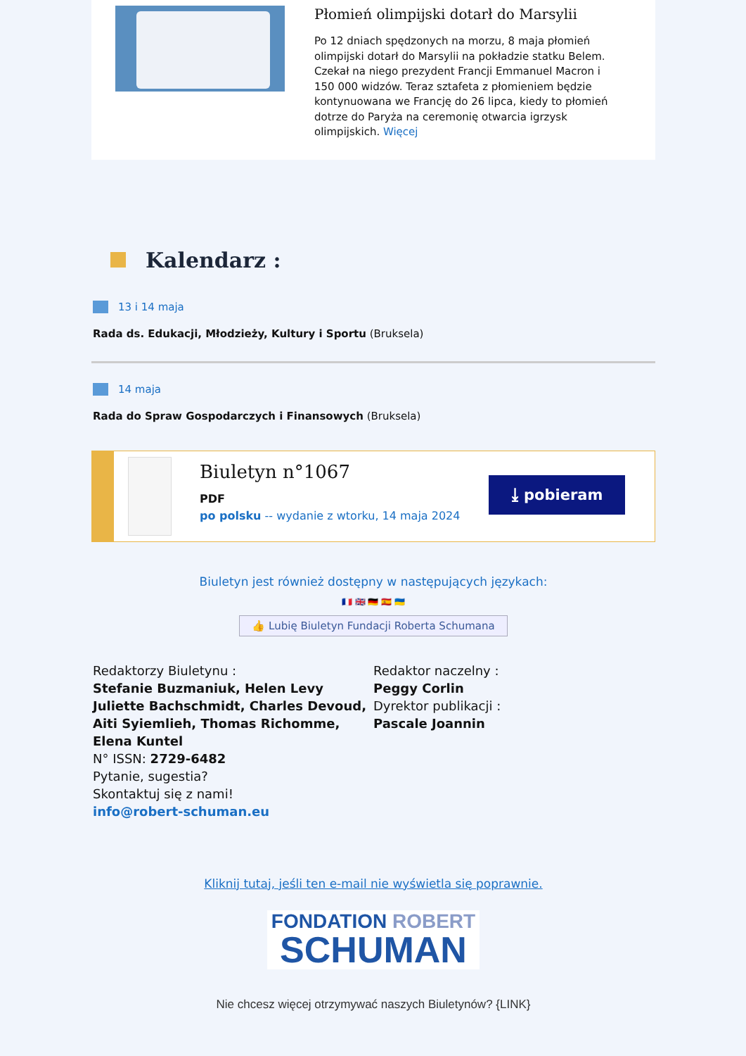Płomień olimpijski dotarł do Marsylii
Po 12 dniach spędzonych na morzu, 8 maja płomień olimpijski dotarł do Marsylii na pokładzie statku Belem. Czekał na niego prezydent Francji Emmanuel Macron i 150 000 widzów. Teraz sztafeta z płomieniem będzie kontynuowana we Francję do 26 lipca, kiedy to płomień dotrze do Paryża na ceremonię otwarcia igrzysk olimpijskich. Więcej
Kalendarz :
13 i 14 maja
Rada ds. Edukacji, Młodzieży, Kultury i Sportu (Bruksela)
14 maja
Rada do Spraw Gospodarczych i Finansowych (Bruksela)
Biuletyn n°1067
PDF
po polsku -- wydanie z wtorku, 14 maja 2024
⤓ pobieram
Biuletyn jest również dostępny w następujących językach:
🇫🇷 🇬🇧 🇩🇪 🇪🇸 🇺🇦
👍 Lubię Biuletyn Fundacji Roberta Schumana
Redaktorzy Biuletynu :
Stefanie Buzmaniuk, Helen Levy Juliette Bachschmidt, Charles Devoud, Aiti Syiemlieh, Thomas Richomme, Elena Kuntel
N° ISSN: 2729-6482
Pytanie, sugestia?
Skontaktuj się z nami!
info@robert-schuman.eu
Redaktor naczelny :
Peggy Corlin
Dyrektor publikacji :
Pascale Joannin
Kliknij tutaj, jeśli ten e-mail nie wyświetla się poprawnie.
FONDATION ROBERT
SCHUMAN
Nie chcesz więcej otrzymywać naszych Biuletynów? {LINK}